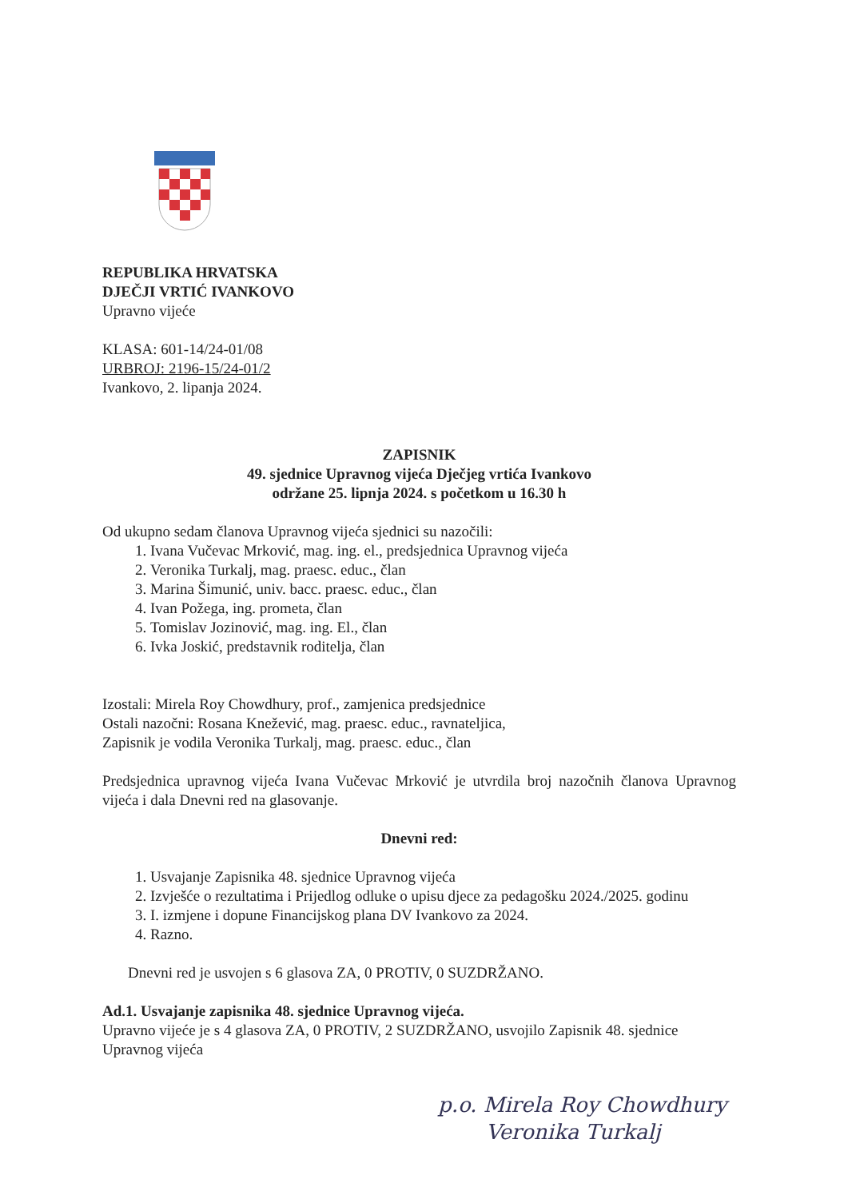REPUBLIKA HRVATSKA
DJEČJI VRTIĆ IVANKOVO
Upravno vijeće
KLASA: 601-14/24-01/08
URBROJ: 2196-15/24-01/2
Ivankovo, 2. lipanja 2024.
ZAPISNIK
49. sjednice Upravnog vijeća Dječjeg vrtića Ivankovo
održane 25. lipnja 2024. s početkom u 16.30 h
Od ukupno sedam članova Upravnog vijeća sjednici su nazočili:
1. Ivana Vučevac Mrković, mag. ing. el., predsjednica Upravnog vijeća
2. Veronika Turkalj, mag. praesc. educ., član
3. Marina Šimunić, univ. bacc. praesc. educ., član
4. Ivan Požega, ing. prometa, član
5. Tomislav Jozinović, mag. ing. El., član
6. Ivka Joskić, predstavnik roditelja, član
Izostali: Mirela Roy Chowdhury, prof., zamjenica predsjednice
Ostali nazočni: Rosana Knežević, mag. praesc. educ., ravnateljica,
Zapisnik je vodila Veronika Turkalj, mag. praesc. educ., član
Predsjednica upravnog vijeća Ivana Vučevac Mrković je utvrdila broj nazočnih članova Upravnog vijeća i dala Dnevni red na glasovanje.
Dnevni red:
1. Usvajanje Zapisnika 48. sjednice Upravnog vijeća
2. Izvješće o rezultatima i Prijedlog odluke o upisu djece za pedagošku 2024./2025. godinu
3. I. izmjene i dopune Financijskog plana DV Ivankovo za 2024.
4. Razno.
Dnevni red je usvojen s 6 glasova ZA, 0 PROTIV, 0 SUZDRŽANO.
Ad.1. Usvajanje zapisnika 48. sjednice Upravnog vijeća.
Upravno vijeće je s 4 glasova ZA, 0 PROTIV, 2 SUZDRŽANO, usvojilo Zapisnik 48. sjednice Upravnog vijeća
p.o. Mirela Roy Chowdhury
Veronika Turkalj